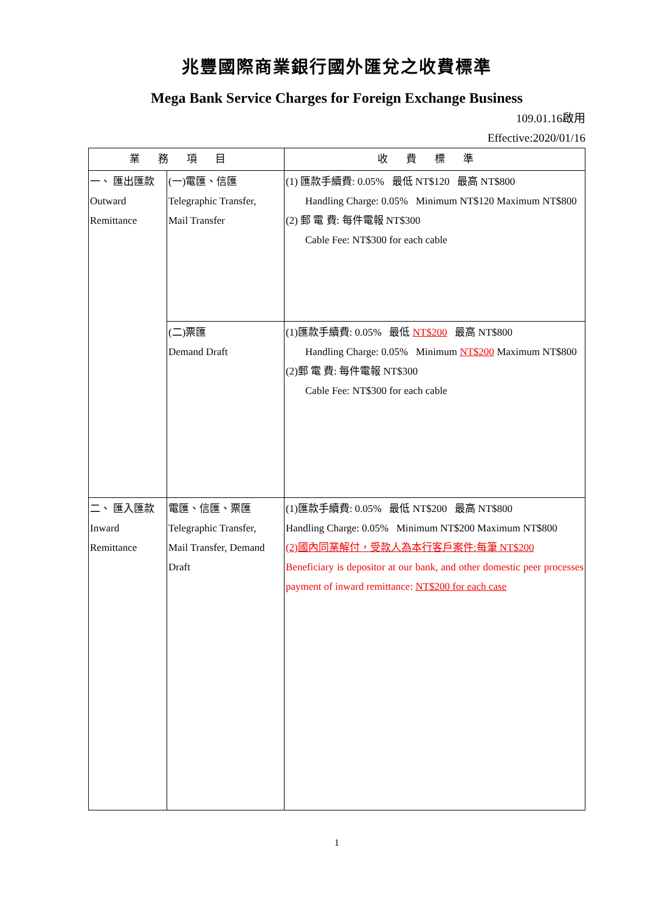兆豐國際商業銀行國外匯兌之收費標準
Mega Bank Service Charges for Foreign Exchange Business
109.01.16啟用
Effective:2020/01/16
| 業務項目 | | 收費標準 |
| --- | --- | --- |
| 一、 匯出匯款 Outward Remittance | (一)電匯、信匯 Telegraphic Transfer, Mail Transfer | (1) 匯款手續費: 0.05% 最低 NT$120 最高 NT$800 Handling Charge: 0.05% Minimum NT$120 Maximum NT$800 (2) 郵 電 費: 每件電報 NT$300 Cable Fee: NT$300 for each cable |
| | (二)票匯 Demand Draft | (1)匯款手續費: 0.05% 最低 NT$200 最高 NT$800 Handling Charge: 0.05% Minimum NT$200 Maximum NT$800 (2)郵 電 費: 每件電報 NT$300 Cable Fee: NT$300 for each cable |
| 二、 匯入匯款 Inward Remittance | 電匯、信匯、票匯 Telegraphic Transfer, Mail Transfer, Demand Draft | (1)匯款手續費: 0.05% 最低 NT$200 最高 NT$800 Handling Charge: 0.05% Minimum NT$200 Maximum NT$800 (2)國內同業解付，受款人為本行客戶案件:每筆 NT$200 Beneficiary is depositor at our bank, and other domestic peer processes payment of inward remittance: NT$200 for each case |
1